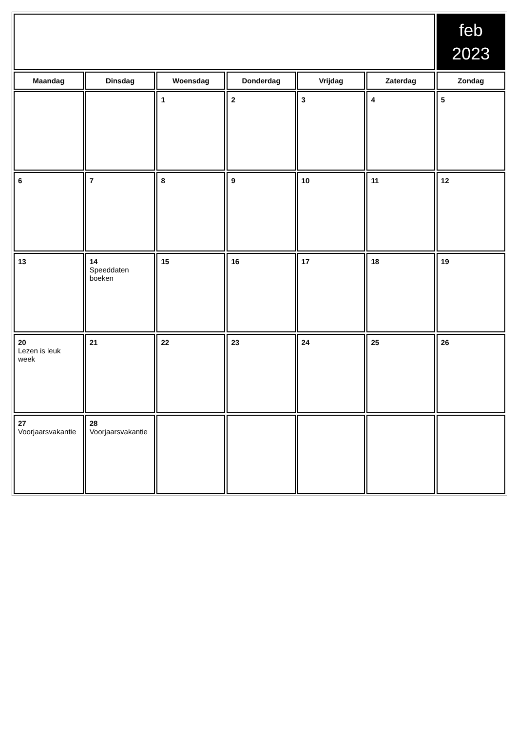| | | | | | | feb 2023 |
| Maandag | Dinsdag | Woensdag | Donderdag | Vrijdag | Zaterdag | Zondag |
| | | 1 | 2 | 3 | 4 | 5 |
| 6 | 7 | 8 | 9 | 10 | 11 | 12 |
| 13 | 14 Speeddaten boeken | 15 | 16 | 17 | 18 | 19 |
| 20 Lezen is leuk week | 21 | 22 | 23 | 24 | 25 | 26 |
| 27 Voorjaarsvakantie | 28 Voorjaarsvakantie | | | | | |